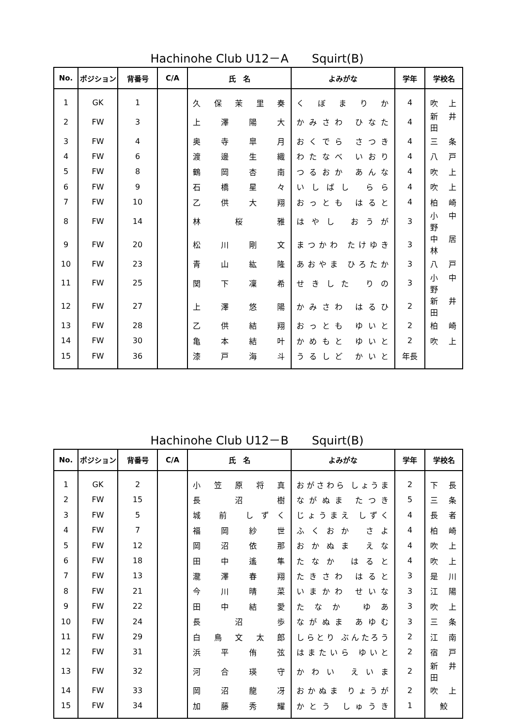Hachinohe Club U12－A　　Squirt(B)
| No. | ポジション | 背番号 | C/A | 氏 名 | よみがな | 学年 | 学校名 |
| --- | --- | --- | --- | --- | --- | --- | --- |
| 1 | GK | 1 | | 久 保 茉 里 奏 | く ぼ ま り か | 4 | 吹 上 |
| 2 | FW | 3 | | 上 澤 陽 大 | かみさわ ひなた | 4 | 新 井 田 |
| 3 | FW | 4 | | 奥 寺 皐 月 | おくでら さつき | 4 | 三 条 |
| 4 | FW | 6 | | 渡 邊 生 織 | わたなべ いおり | 4 | 八 戸 |
| 5 | FW | 8 | | 鶴 岡 杏 南 | つるおか あんな | 4 | 吹 上 |
| 6 | FW | 9 | | 石 橋 星 々 | いしばし らら | 4 | 吹 上 |
| 7 | FW | 10 | | 乙 供 大 翔 | おっとも はると | 4 | 柏 崎 |
| 8 | FW | 14 | | 林 桜 雅 | はやし おうが | 3 | 小 中 野 |
| 9 | FW | 20 | | 松 川 剛 文 | まつかわ たけゆき | 3 | 中 居 林 |
| 10 | FW | 23 | | 青 山 紘 隆 | あおやま ひろたか | 3 | 八 戸 |
| 11 | FW | 25 | | 関 下 凜 希 | せきした りの | 3 | 小 中 野 |
| 12 | FW | 27 | | 上 澤 悠 陽 | かみさわ はるひ | 2 | 新 井 田 |
| 13 | FW | 28 | | 乙 供 結 翔 | おっとも ゆいと | 2 | 柏 崎 |
| 14 | FW | 30 | | 亀 本 結 叶 | かめもと ゆいと | 2 | 吹 上 |
| 15 | FW | 36 | | 漆 戸 海 斗 | うるしど かいと | 年長 | |
Hachinohe Club U12－B　　Squirt(B)
| No. | ポジション | 背番号 | C/A | 氏 名 | よみがな | 学年 | 学校名 |
| --- | --- | --- | --- | --- | --- | --- | --- |
| 1 | GK | 2 | | 小 笠 原 将 真 | おがさわら しょうま | 2 | 下 長 |
| 2 | FW | 15 | | 長 沼 樹 | ながぬま たつき | 5 | 三 条 |
| 3 | FW | 5 | | 城 前 しずく | じょうまえ しずく | 4 | 長 者 |
| 4 | FW | 7 | | 福 岡 紗 世 | ふくおか さよ | 4 | 柏 崎 |
| 5 | FW | 12 | | 岡 沼 依 那 | おかぬま えな | 4 | 吹 上 |
| 6 | FW | 18 | | 田 中 遙 隼 | たなか はると | 4 | 吹 上 |
| 7 | FW | 13 | | 瀧 澤 春 翔 | たきさわ はると | 3 | 是 川 |
| 8 | FW | 21 | | 今 川 晴 菜 | いまかわ せいな | 3 | 江 陽 |
| 9 | FW | 22 | | 田 中 結 愛 | たなか ゆあ | 3 | 吹 上 |
| 10 | FW | 24 | | 長 沼 歩 | ながぬま あゆむ | 3 | 三 条 |
| 11 | FW | 29 | | 白 鳥 文 太 郎 | しらとり ぶんたろう | 2 | 江 南 |
| 12 | FW | 31 | | 浜 平 侑 弦 | はまたいら ゆいと | 2 | 宿 戸 |
| 13 | FW | 32 | | 河 合 瑛 守 | かわい えいま | 2 | 新 井 田 |
| 14 | FW | 33 | | 岡 沼 龍 冴 | おかぬま りょうが | 2 | 吹 上 |
| 15 | FW | 34 | | 加 藤 秀 耀 | かとう しゅうき | 1 | 鮫 |